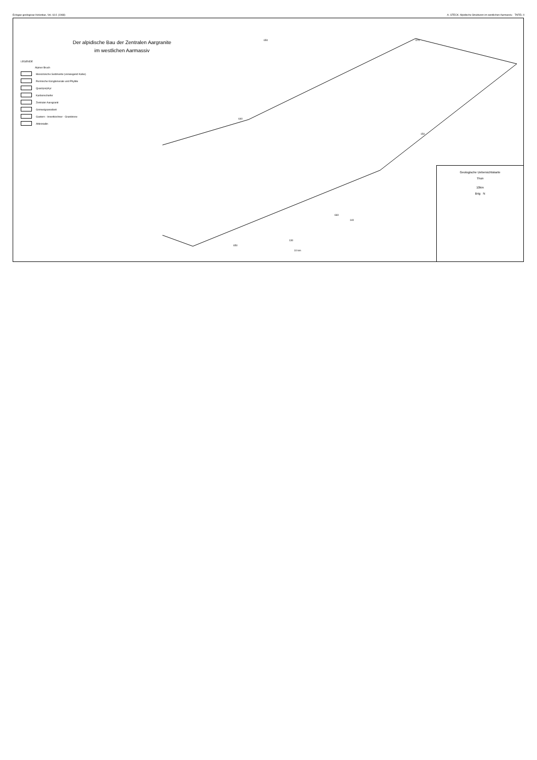Eclogae geologicae Helvetiae, Vol. 61/1 (1968) A. STECK: Alpidische Strukturen im westlichen Aarmassiv. TAFEL II
Der alpidische Bau der Zentralen Aargranite
im westlichen Aarmassiv
LEGENDE
Alpiner Bruch
Mesozoische Sedimente (vorwiegend Kalke)
Permische Konglomerate und Phyllite
Quarzporphyr
Karbonschiefer
Zentraler Aaregranit
Grimselgranodiorit
Gastern - Innertkirchner - Granitzone
Altkristallin
650
640
650
660
670
150
140
130
10 km
Geologische Uebersichtskarte
Thun
10km
Brig N